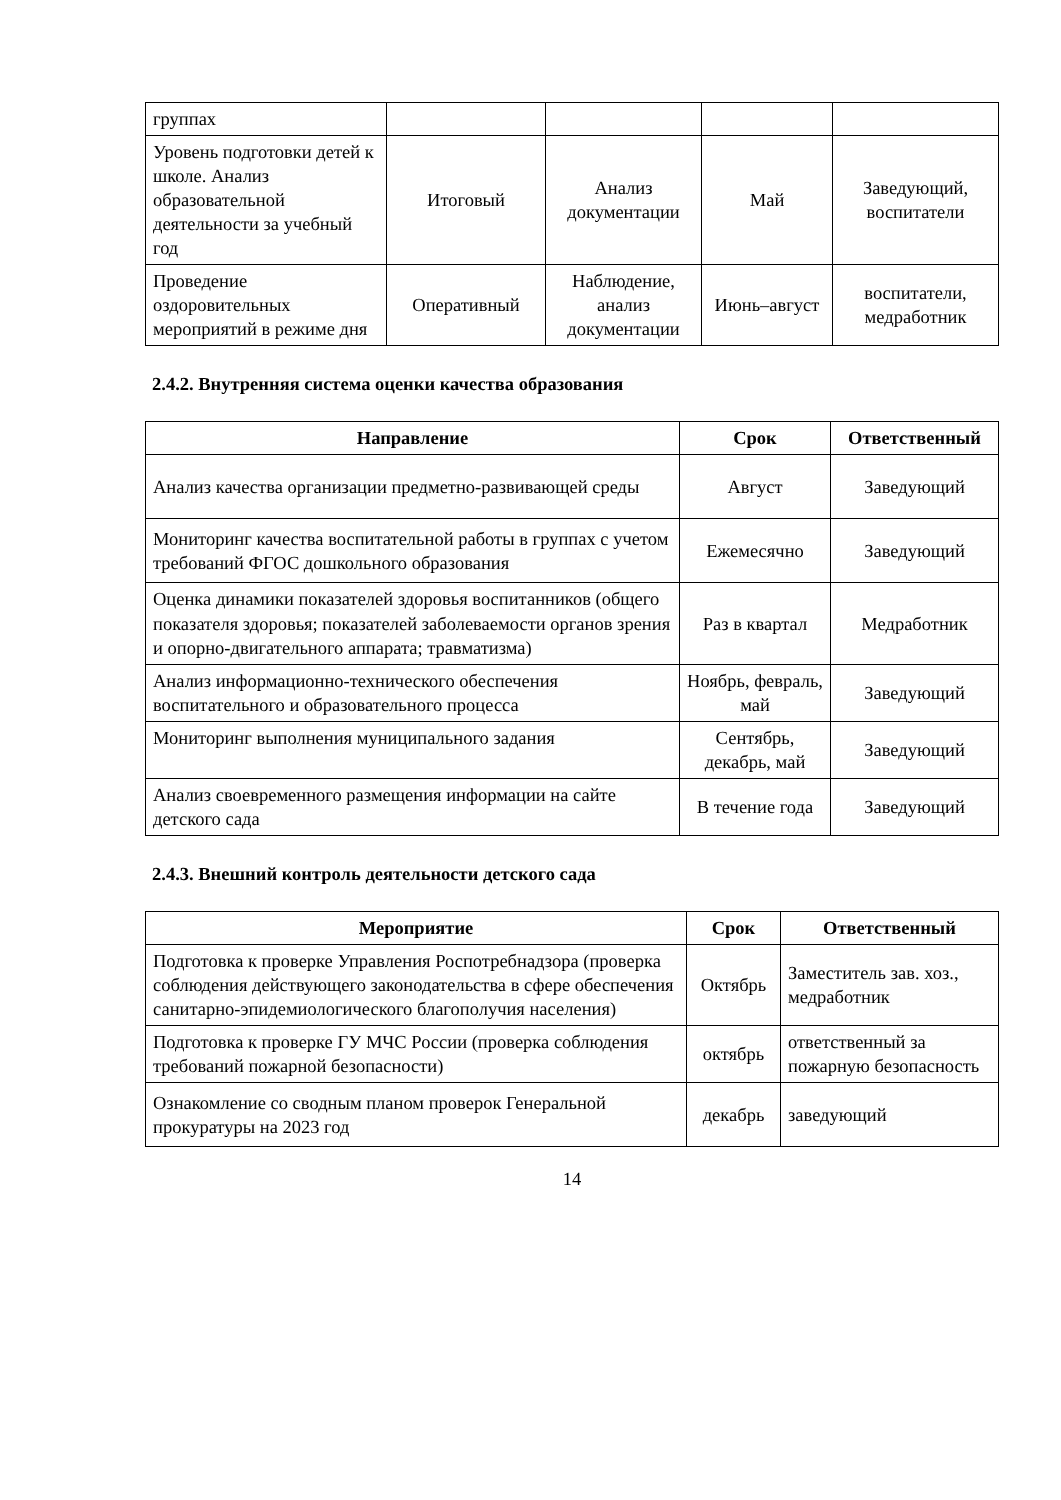| группах | | | | |
| Уровень подготовки детей к школе. Анализ образовательной деятельности за учебный год | Итоговый | Анализ документации | Май | Заведующий, воспитатели |
| Проведение оздоровительных мероприятий в режиме дня | Оперативный | Наблюдение, анализ документации | Июнь–август | воспитатели, медработник |
2.4.2. Внутренняя система оценки качества образования
| Направление | Срок | Ответственный |
| --- | --- | --- |
| Анализ качества организации предметно-развивающей среды | Август | Заведующий |
| Мониторинг качества воспитательной работы в группах с учетом требований ФГОС дошкольного образования | Ежемесячно | Заведующий |
| Оценка динамики показателей здоровья воспитанников (общего показателя здоровья; показателей заболеваемости органов зрения и опорно-двигательного аппарата; травматизма) | Раз в квартал | Медработник |
| Анализ информационно-технического обеспечения воспитательного и образовательного процесса | Ноябрь, февраль, май | Заведующий |
| Мониторинг выполнения муниципального задания | Сентябрь, декабрь, май | Заведующий |
| Анализ своевременного размещения информации на сайте детского сада | В течение года | Заведующий |
2.4.3. Внешний контроль деятельности детского сада
| Мероприятие | Срок | Ответственный |
| --- | --- | --- |
| Подготовка к проверке Управления Роспотребнадзора (проверка соблюдения действующего законодательства в сфере обеспечения санитарно-эпидемиологического благополучия населения) | Октябрь | Заместитель зав. хоз., медработник |
| Подготовка к проверке ГУ МЧС России (проверка соблюдения требований пожарной безопасности) | октябрь | ответственный за пожарную безопасность |
| Ознакомление со сводным планом проверок Генеральной прокуратуры на 2023 год | декабрь | заведующий |
14